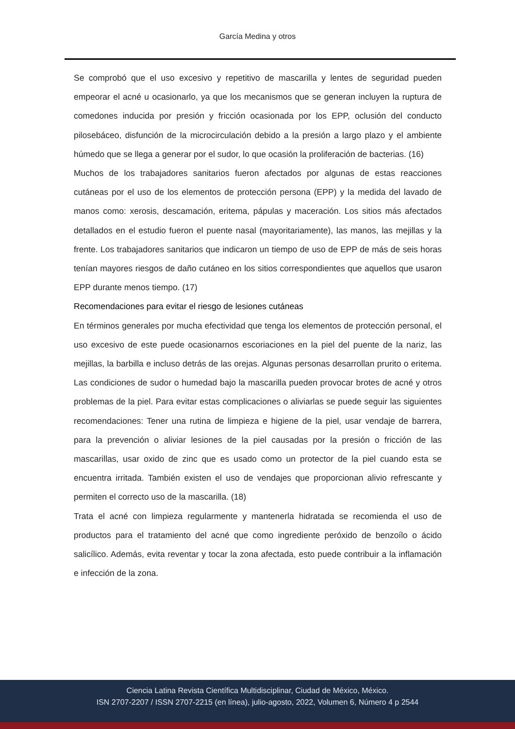García Medina y otros
Se comprobó que el uso excesivo y repetitivo de mascarilla y lentes de seguridad pueden empeorar el acné u ocasionarlo, ya que los mecanismos que se generan incluyen la ruptura de comedones inducida por presión y fricción ocasionada por los EPP, oclusión del conducto pilosebáceo, disfunción de la microcirculación debido a la presión a largo plazo y el ambiente húmedo que se llega a generar por el sudor, lo que ocasión la proliferación de bacterias. (16)
Muchos de los trabajadores sanitarios fueron afectados por algunas de estas reacciones cutáneas por el uso de los elementos de protección persona (EPP) y la medida del lavado de manos como: xerosis, descamación, eritema, pápulas y maceración. Los sitios más afectados detallados en el estudio fueron el puente nasal (mayoritariamente), las manos, las mejillas y la frente. Los trabajadores sanitarios que indicaron un tiempo de uso de EPP de más de seis horas tenían mayores riesgos de daño cutáneo en los sitios correspondientes que aquellos que usaron EPP durante menos tiempo. (17)
Recomendaciones para evitar el riesgo de lesiones cutáneas
En términos generales por mucha efectividad que tenga los elementos de protección personal, el uso excesivo de este puede ocasionarnos escoriaciones en la piel del puente de la nariz, las mejillas, la barbilla e incluso detrás de las orejas. Algunas personas desarrollan prurito o eritema. Las condiciones de sudor o humedad bajo la mascarilla pueden provocar brotes de acné y otros problemas de la piel. Para evitar estas complicaciones o aliviarlas se puede seguir las siguientes recomendaciones: Tener una rutina de limpieza e higiene de la piel, usar vendaje de barrera, para la prevención o aliviar lesiones de la piel causadas por la presión o fricción de las mascarillas, usar oxido de zinc que es usado como un protector de la piel cuando esta se encuentra irritada. También existen el uso de vendajes que proporcionan alivio refrescante y permiten el correcto uso de la mascarilla. (18)
Trata el acné con limpieza regularmente y mantenerla hidratada se recomienda el uso de productos para el tratamiento del acné que como ingrediente peróxido de benzoílo o ácido salicílico. Además, evita reventar y tocar la zona afectada, esto puede contribuir a la inflamación e infección de la zona.
Ciencia Latina Revista Científica Multidisciplinar, Ciudad de México, México.
ISN 2707-2207 / ISSN 2707-2215 (en línea), julio-agosto, 2022, Volumen 6, Número 4 p 2544